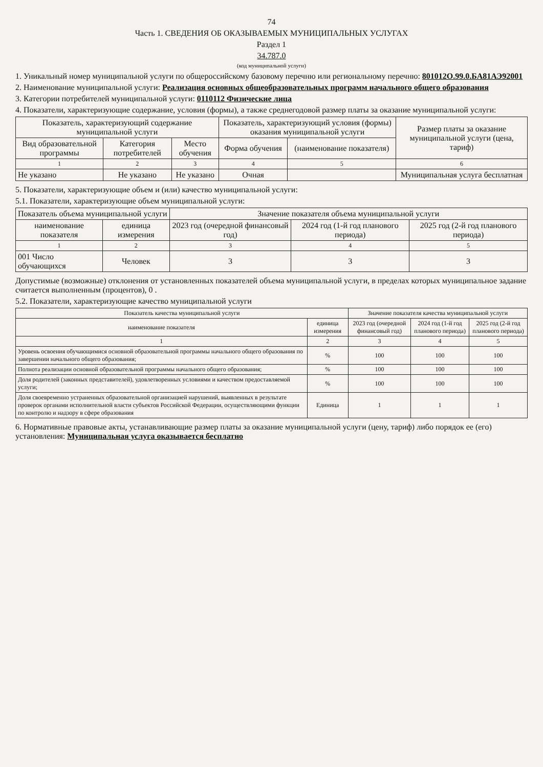74
Часть 1. СВЕДЕНИЯ ОБ ОКАЗЫВАЕМЫХ МУНИЦИПАЛЬНЫХ УСЛУГАХ
Раздел 1
34.787.0
(код муниципальной услуги)
1. Уникальный номер муниципальной услуги по общероссийскому базовому перечню или региональному перечню: 801012О.99.0.БА81АЭ92001
2. Наименование муниципальной услуги: Реализация основных общеобразовательных программ начального общего образования
3. Категории потребителей муниципальной услуги: 0110112 Физические лица
4. Показатели, характеризующие содержание, условия (формы), а также среднегодовой размер платы за оказание муниципальной услуги:
| Показатель, характеризующий содержание муниципальной услуги | | | Показатель, характеризующий условия (формы) оказания муниципальной услуги | | Размер платы за оказание муниципальной услуги (цена, тариф) |
| --- | --- | --- | --- | --- | --- |
| Вид образовательной программы | Категория потребителей | Место обучения | Форма обучения | (наименование показателя) | |
| 1 | 2 | 3 | 4 | 5 | 6 |
| Не указано | Не указано | Не указано | Очная | | Муниципальная услуга бесплатная |
5. Показатели, характеризующие объем и (или) качество муниципальной услуги:
5.1. Показатели, характеризующие объем муниципальной услуги:
| Показатель объема муниципальной услуги | | Значение показателя объема муниципальной услуги | | |
| --- | --- | --- | --- | --- |
| наименование показателя | единица измерения | 2023 год (очередной финансовый год) | 2024 год (1-й год планового периода) | 2025 год (2-й год планового периода) |
| 1 | 2 | 3 | 4 | 5 |
| 001 Число обучающихся | Человек | 3 | 3 | 3 |
Допустимые (возможные) отклонения от установленных показателей объема муниципальной услуги, в пределах которых муниципальное задание считается выполненным (процентов), 0 .
5.2. Показатели, характеризующие качество муниципальной услуги
| Показатель качества муниципальной услуги | | Значение показателя качества муниципальной услуги | | |
| --- | --- | --- | --- | --- |
| наименование показателя | единица измерения | 2023 год (очередной финансовый год) | 2024 год (1-й год планового периода) | 2025 год (2-й год планового периода) |
| 1 | 2 | 3 | 4 | 5 |
| Уровень освоения обучающимися основной образовательной программы начального общего образования по завершении начального общего образования; | % | 100 | 100 | 100 |
| Полнота реализации основной образовательной программы начального общего образования; | % | 100 | 100 | 100 |
| Доля родителей (законных представителей), удовлетворенных условиями и качеством предоставляемой услуги; | % | 100 | 100 | 100 |
| Доля своевременно устраненных образовательной организацией нарушений, выявленных в результате проверок органами исполнительной власти субъектов Российской Федерации, осуществляющими функции по контролю и надзору в сфере образования | Единица | 1 | 1 | 1 |
6. Нормативные правовые акты, устанавливающие размер платы за оказание муниципальной услуги (цену, тариф) либо порядок ее (его) установления: Муниципальная услуга оказывается бесплатно